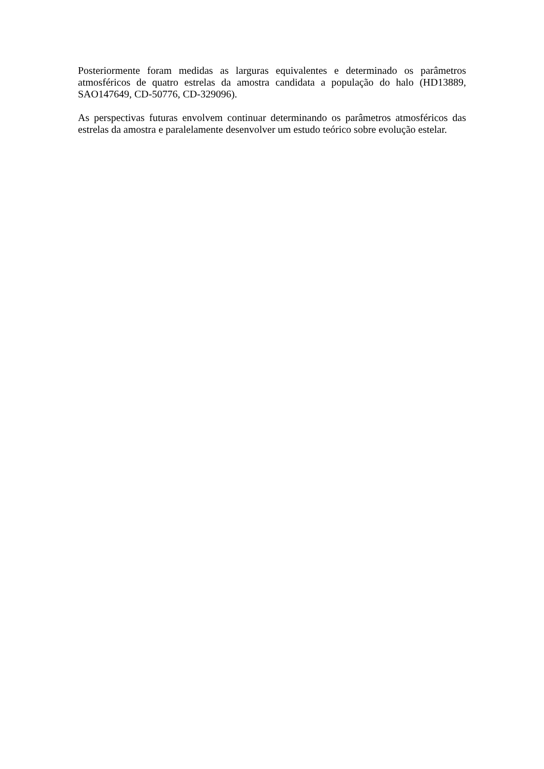Posteriormente foram medidas as larguras equivalentes e determinado os parâmetros atmosféricos de quatro estrelas da amostra candidata a população do halo (HD13889, SAO147649, CD-50776, CD-329096).
As perspectivas futuras envolvem continuar determinando os parâmetros atmosféricos das estrelas da amostra e paralelamente desenvolver um estudo teórico sobre evolução estelar.